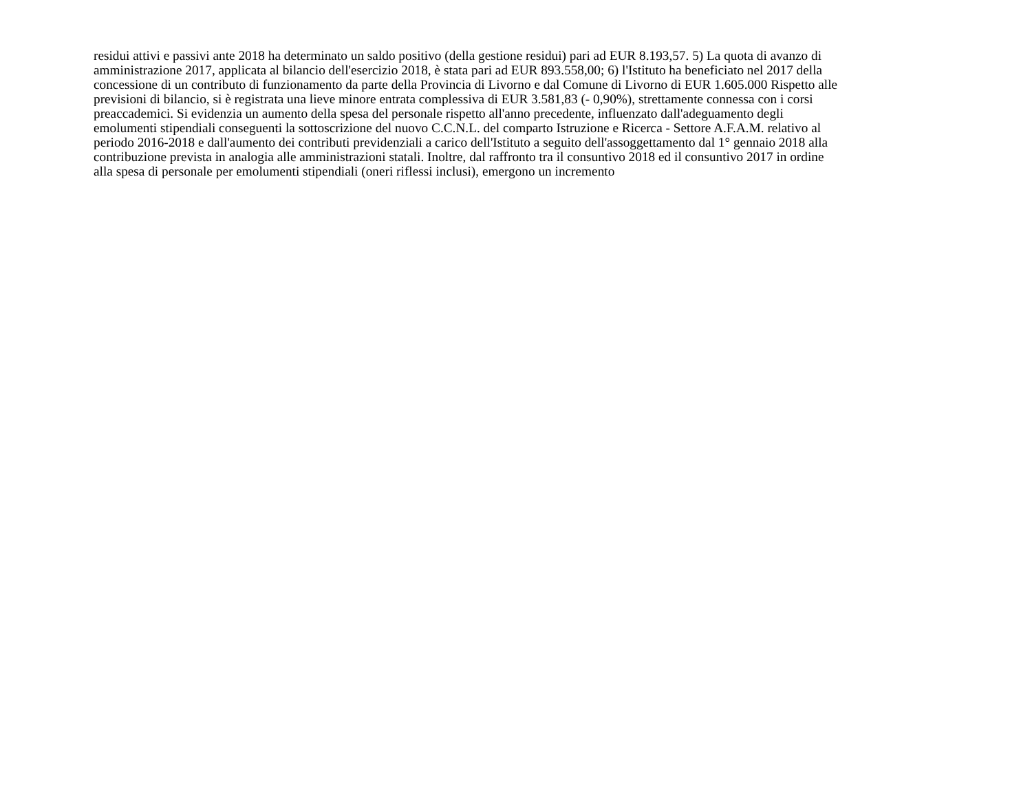residui attivi e passivi ante 2018 ha determinato un saldo positivo (della gestione residui) pari ad EUR 8.193,57. 5) La quota di avanzo di
amministrazione 2017, applicata al bilancio dell'esercizio 2018, è stata pari ad EUR 893.558,00; 6) l'Istituto ha beneficiato nel 2017 della
concessione di un contributo di funzionamento da parte della Provincia di Livorno e dal Comune di Livorno di EUR 1.605.000 Rispetto alle
previsioni di bilancio, si è registrata una lieve minore entrata complessiva di EUR 3.581,83 (- 0,90%), strettamente connessa con i corsi
preaccademici. Si evidenzia un aumento della spesa del personale rispetto all'anno precedente, influenzato dall'adeguamento degli
emolumenti stipendiali conseguenti la sottoscrizione del nuovo C.C.N.L. del comparto Istruzione e Ricerca - Settore A.F.A.M. relativo al
periodo 2016-2018 e dall'aumento dei contributi previdenziali a carico dell'Istituto a seguito dell'assoggettamento dal 1° gennaio 2018 alla
contribuzione prevista in analogia alle amministrazioni statali. Inoltre, dal raffronto tra il consuntivo 2018 ed il consuntivo 2017 in ordine
alla spesa di personale per emolumenti stipendiali (oneri riflessi inclusi), emergono un incremento